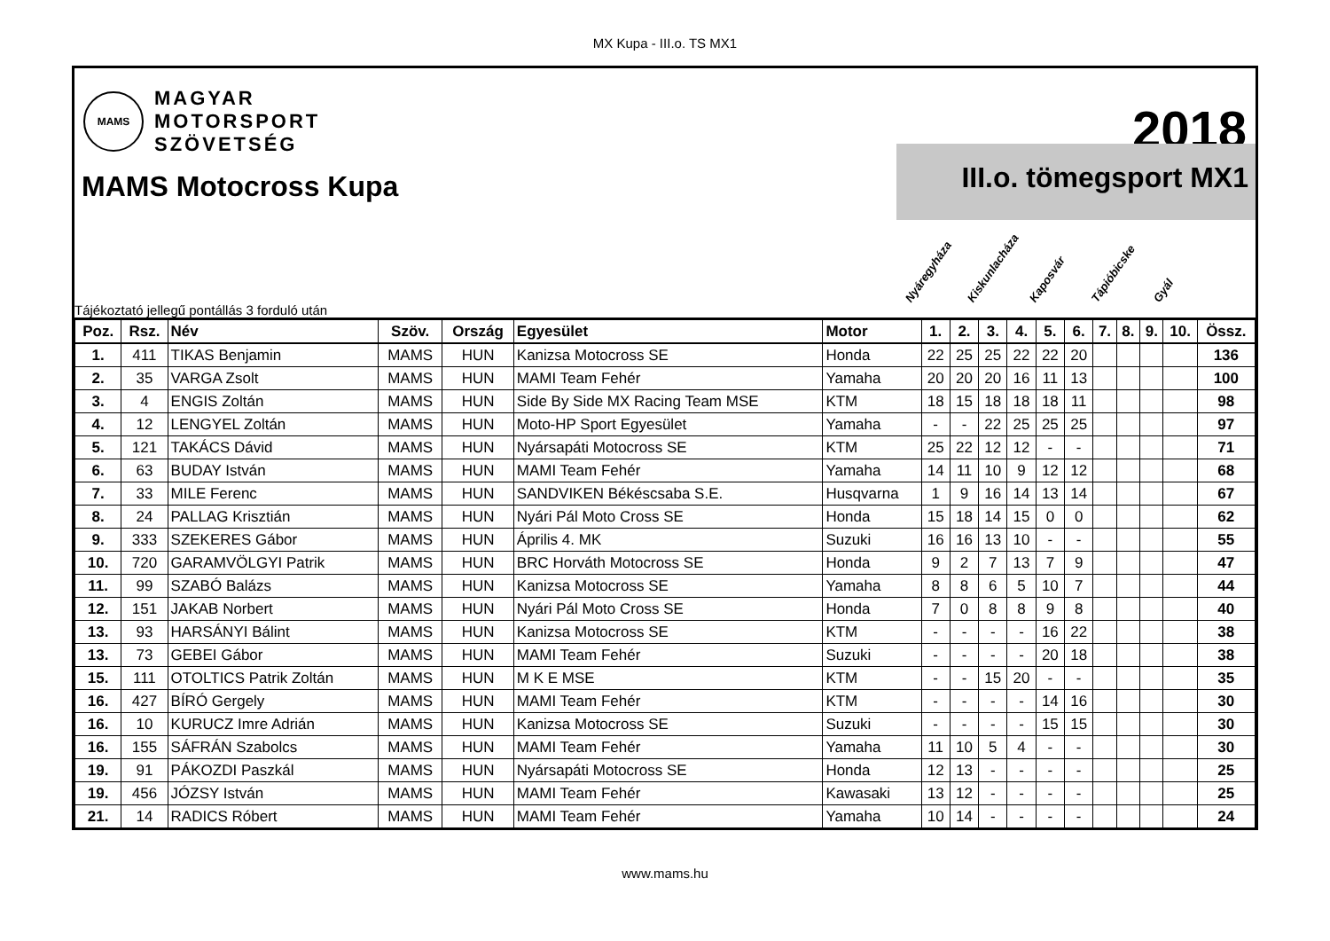MX Kupa - III.o. TS MX1
MAMS
MAGYAR
MOTORSPORT
SZÖVETSÉG
2018
MAMS Motocross Kupa
III.o. tömegsport MX1
Tájékoztató jellegű pontállás 3 forduló után
Nyáregyháza
Kiskunlacháza
Kaposvár
Tápióbicske
Gyál
| Poz. | Rsz. | Név | Szöv. | Ország | Egyesület | Motor | 1. | 2. | 3. | 4. | 5. | 6. | 7. | 8. | 9. | 10. | Össz. |
| --- | --- | --- | --- | --- | --- | --- | --- | --- | --- | --- | --- | --- | --- | --- | --- | --- | --- |
| 1. | 411 | TIKAS Benjamin | MAMS | HUN | Kanizsa Motocross SE | Honda | 22 | 25 | 25 | 22 | 22 | 20 | | | | | 136 |
| 2. | 35 | VARGA Zsolt | MAMS | HUN | MAMI Team Fehér | Yamaha | 20 | 20 | 20 | 16 | 11 | 13 | | | | | 100 |
| 3. | 4 | ENGIS Zoltán | MAMS | HUN | Side By Side MX Racing Team MSE | KTM | 18 | 15 | 18 | 18 | 18 | 11 | | | | | 98 |
| 4. | 12 | LENGYEL Zoltán | MAMS | HUN | Moto-HP Sport Egyesület | Yamaha | - | - | 22 | 25 | 25 | 25 | | | | | 97 |
| 5. | 121 | TAKÁCS Dávid | MAMS | HUN | Nyársapáti Motocross SE | KTM | 25 | 22 | 12 | 12 | - | - | | | | | 71 |
| 6. | 63 | BUDAY István | MAMS | HUN | MAMI Team Fehér | Yamaha | 14 | 11 | 10 | 9 | 12 | 12 | | | | | 68 |
| 7. | 33 | MILE Ferenc | MAMS | HUN | SANDVIKEN Békéscsaba S.E. | Husqvarna | 1 | 9 | 16 | 14 | 13 | 14 | | | | | 67 |
| 8. | 24 | PALLAG Krisztián | MAMS | HUN | Nyári Pál Moto Cross SE | Honda | 15 | 18 | 14 | 15 | 0 | 0 | | | | | 62 |
| 9. | 333 | SZEKERES Gábor | MAMS | HUN | Április 4. MK | Suzuki | 16 | 16 | 13 | 10 | - | - | | | | | 55 |
| 10. | 720 | GARAMVÖLGYI Patrik | MAMS | HUN | BRC Horváth Motocross SE | Honda | 9 | 2 | 7 | 13 | 7 | 9 | | | | | 47 |
| 11. | 99 | SZABÓ Balázs | MAMS | HUN | Kanizsa Motocross SE | Yamaha | 8 | 8 | 6 | 5 | 10 | 7 | | | | | 44 |
| 12. | 151 | JAKAB Norbert | MAMS | HUN | Nyári Pál Moto Cross SE | Honda | 7 | 0 | 8 | 8 | 9 | 8 | | | | | 40 |
| 13. | 93 | HARSÁNYI Bálint | MAMS | HUN | Kanizsa Motocross SE | KTM | - | - | - | - | 16 | 22 | | | | | 38 |
| 13. | 73 | GEBEI Gábor | MAMS | HUN | MAMI Team Fehér | Suzuki | - | - | - | - | 20 | 18 | | | | | 38 |
| 15. | 111 | OTOLTICS Patrik Zoltán | MAMS | HUN | M K E MSE | KTM | - | - | 15 | 20 | - | - | | | | | 35 |
| 16. | 427 | BÍRÓ Gergely | MAMS | HUN | MAMI Team Fehér | KTM | - | - | - | - | 14 | 16 | | | | | 30 |
| 16. | 10 | KURUCZ Imre Adrián | MAMS | HUN | Kanizsa Motocross SE | Suzuki | - | - | - | - | 15 | 15 | | | | | 30 |
| 16. | 155 | SÁFRÁN Szabolcs | MAMS | HUN | MAMI Team Fehér | Yamaha | 11 | 10 | 5 | 4 | - | - | | | | | 30 |
| 19. | 91 | PÁKOZDI Paszkál | MAMS | HUN | Nyársapáti Motocross SE | Honda | 12 | 13 | - | - | - | - | | | | | 25 |
| 19. | 456 | JÓZSY István | MAMS | HUN | MAMI Team Fehér | Kawasaki | 13 | 12 | - | - | - | - | | | | | 25 |
| 21. | 14 | RADICS Róbert | MAMS | HUN | MAMI Team Fehér | Yamaha | 10 | 14 | - | - | - | - | | | | | 24 |
www.mams.hu